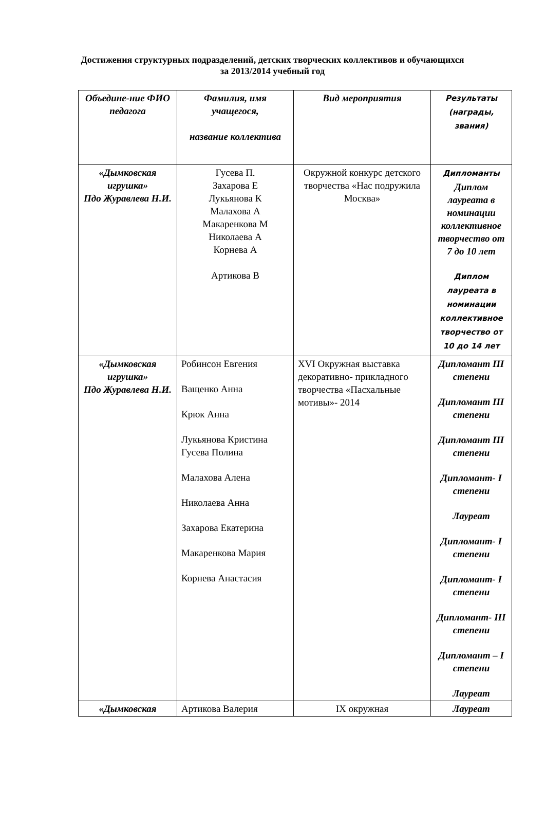Достижения структурных подразделений, детских творческих коллективов и обучающихся за 2013/2014 учебный год
| Объедине-ние ФИО педагога | Фамилия, имя учащегося, название коллектива | Вид мероприятия | Результаты (награды, звания) |
| --- | --- | --- | --- |
| «Дымковская игрушка» Пдо Журавлева Н.И. | Гусева П. Захарова Е Лукьянова К Малахова А Макаренкова М Николаева А Корнева А Артикова В | Окружной конкурс детского творчества «Нас подружила Москва» | Дипломанты Диплом лауреата в номинации коллективное творчество от 7 до 10 лет Диплом лауреата в номинации коллективное творчество от 10 до 14 лет |
| «Дымковская игрушка» Пдо Журавлева Н.И. | Робинсон Евгения Ващенко Анна Крюк Анна Лукьянова Кристина Гусева Полина Малахова Алена Николаева Анна Захарова Екатерина Макаренкова Мария Корнева Анастасия | XVI Окружная выставка декоративно- прикладного творчества «Пасхальные мотивы»- 2014 | Дипломант III степени Дипломант III степени Дипломант III степени Дипломант- I степени Лауреат Дипломант- I степени Дипломант- I степени Дипломант- III степени Дипломант – I степени Лауреат |
| «Дымковская | Артикова Валерия | IX окружная | Лауреат |